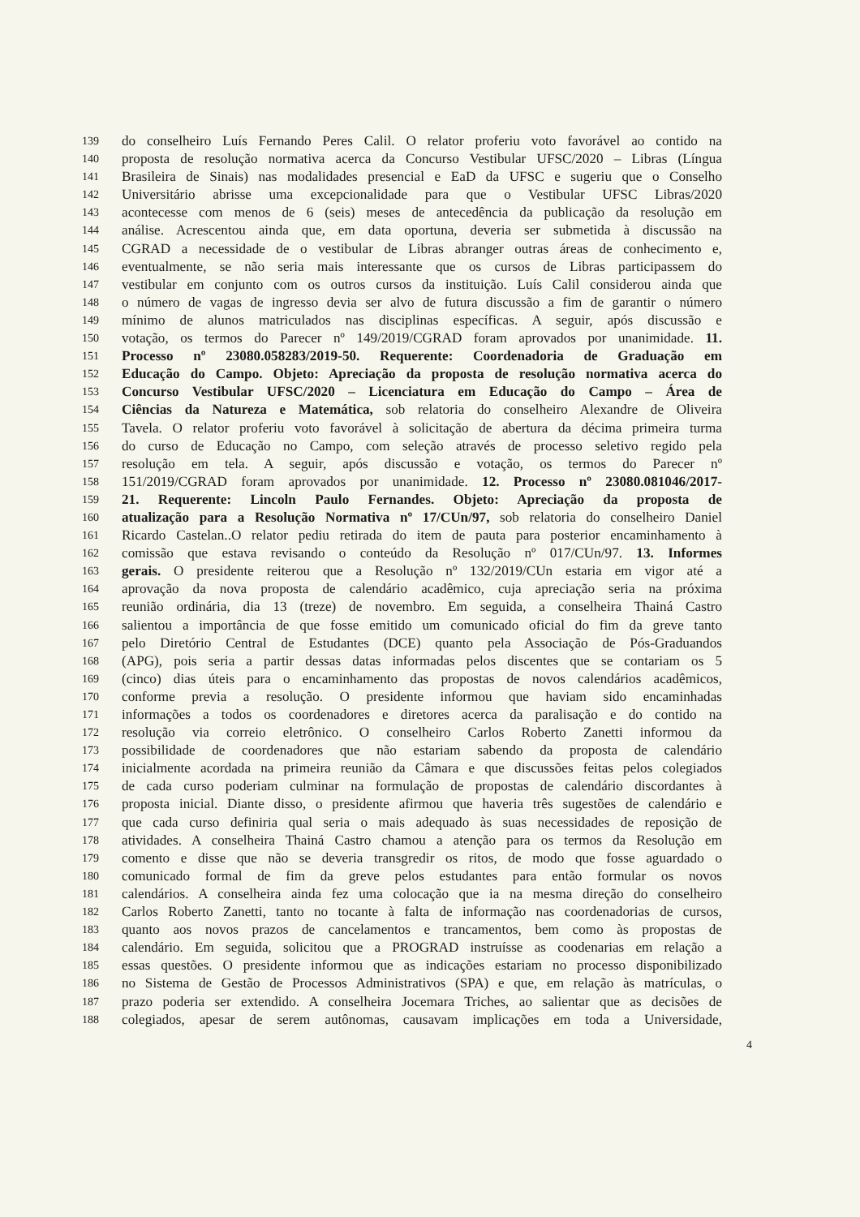139 do conselheiro Luís Fernando Peres Calil. O relator proferiu voto favorável ao contido na
140 proposta de resolução normativa acerca da Concurso Vestibular UFSC/2020 – Libras (Língua
141 Brasileira de Sinais) nas modalidades presencial e EaD da UFSC e sugeriu que o Conselho
142 Universitário abrisse uma excepcionalidade para que o Vestibular UFSC Libras/2020
143 acontecesse com menos de 6 (seis) meses de antecedência da publicação da resolução em
144 análise. Acrescentou ainda que, em data oportuna, deveria ser submetida à discussão na
145 CGRAD a necessidade de o vestibular de Libras abranger outras áreas de conhecimento e,
146 eventualmente, se não seria mais interessante que os cursos de Libras participassem do
147 vestibular em conjunto com os outros cursos da instituição. Luís Calil considerou ainda que
148 o número de vagas de ingresso devia ser alvo de futura discussão a fim de garantir o número
149 mínimo de alunos matriculados nas disciplinas específicas. A seguir, após discussão e
150 votação, os termos do Parecer nº 149/2019/CGRAD foram aprovados por unanimidade. 11.
151 Processo nº 23080.058283/2019-50. Requerente: Coordenadoria de Graduação em
152 Educação do Campo. Objeto: Apreciação da proposta de resolução normativa acerca do
153 Concurso Vestibular UFSC/2020 – Licenciatura em Educação do Campo – Área de
154 Ciências da Natureza e Matemática, sob relatoria do conselheiro Alexandre de Oliveira
155 Tavela. O relator proferiu voto favorável à solicitação de abertura da décima primeira turma
156 do curso de Educação no Campo, com seleção através de processo seletivo regido pela
157 resolução em tela. A seguir, após discussão e votação, os termos do Parecer nº
158 151/2019/CGRAD foram aprovados por unanimidade. 12. Processo nº 23080.081046/2017-
159 21. Requerente: Lincoln Paulo Fernandes. Objeto: Apreciação da proposta de
160 atualização para a Resolução Normativa nº 17/CUn/97, sob relatoria do conselheiro Daniel
161 Ricardo Castelan..O relator pediu retirada do item de pauta para posterior encaminhamento à
162 comissão que estava revisando o conteúdo da Resolução nº 017/CUn/97. 13. Informes
163 gerais. O presidente reiterou que a Resolução nº 132/2019/CUn estaria em vigor até a
164 aprovação da nova proposta de calendário acadêmico, cuja apreciação seria na próxima
165 reunião ordinária, dia 13 (treze) de novembro. Em seguida, a conselheira Thainá Castro
166 salientou a importância de que fosse emitido um comunicado oficial do fim da greve tanto
167 pelo Diretório Central de Estudantes (DCE) quanto pela Associação de Pós-Graduandos
168 (APG), pois seria a partir dessas datas informadas pelos discentes que se contariam os 5
169 (cinco) dias úteis para o encaminhamento das propostas de novos calendários acadêmicos,
170 conforme previa a resolução. O presidente informou que haviam sido encaminhadas
171 informações a todos os coordenadores e diretores acerca da paralisação e do contido na
172 resolução via correio eletrônico. O conselheiro Carlos Roberto Zanetti informou da
173 possibilidade de coordenadores que não estariam sabendo da proposta de calendário
174 inicialmente acordada na primeira reunião da Câmara e que discussões feitas pelos colegiados
175 de cada curso poderiam culminar na formulação de propostas de calendário discordantes à
176 proposta inicial. Diante disso, o presidente afirmou que haveria três sugestões de calendário e
177 que cada curso definiria qual seria o mais adequado às suas necessidades de reposição de
178 atividades. A conselheira Thainá Castro chamou a atenção para os termos da Resolução em
179 comento e disse que não se deveria transgredir os ritos, de modo que fosse aguardado o
180 comunicado formal de fim da greve pelos estudantes para então formular os novos
181 calendários. A conselheira ainda fez uma colocação que ia na mesma direção do conselheiro
182 Carlos Roberto Zanetti, tanto no tocante à falta de informação nas coordenadorias de cursos,
183 quanto aos novos prazos de cancelamentos e trancamentos, bem como às propostas de
184 calendário. Em seguida, solicitou que a PROGRAD instruísse as coodenarias em relação a
185 essas questões. O presidente informou que as indicações estariam no processo disponibilizado
186 no Sistema de Gestão de Processos Administrativos (SPA) e que, em relação às matrículas, o
187 prazo poderia ser extendido. A conselheira Jocemara Triches, ao salientar que as decisões de
188 colegiados, apesar de serem autônomas, causavam implicações em toda a Universidade,
4